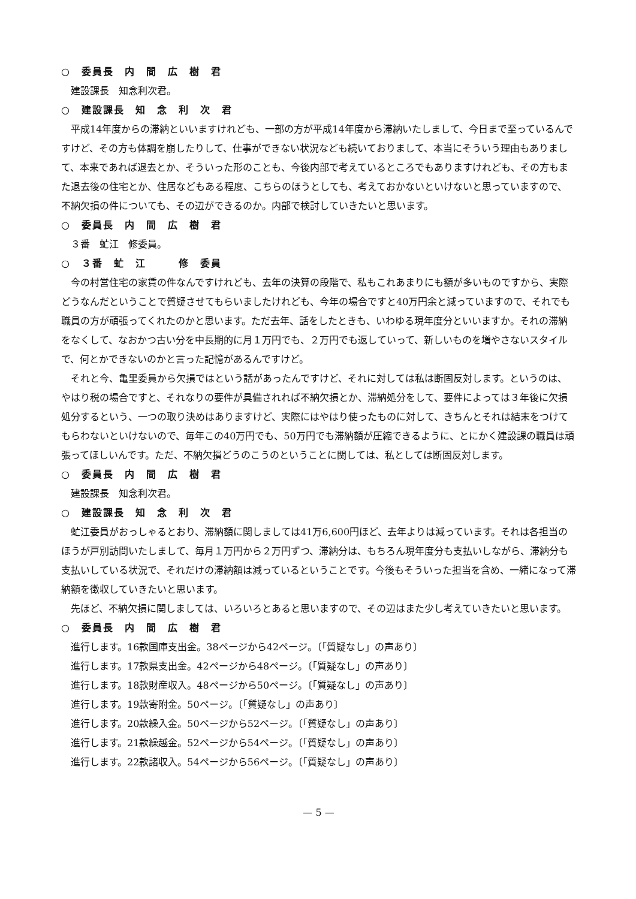○　委員長　内　間　広　樹　君
建設課長　知念利次君。
○　建設課長　知　念　利　次　君
平成14年度からの滞納といいますけれども、一部の方が平成14年度から滞納いたしまして、今日まで至っているんですけど、その方も体調を崩したりして、仕事ができない状況なども続いておりまして、本当にそういう理由もありまして、本来であれば退去とか、そういった形のことも、今後内部で考えているところでもありますけれども、その方もまた退去後の住宅とか、住居などもある程度、こちらのほうとしても、考えておかないといけないと思っていますので、不納欠損の件についても、その辺ができるのか。内部で検討していきたいと思います。
○　委員長　内　間　広　樹　君
３番　虻江　修委員。
○　３番　虻　江　　　修　委員
今の村営住宅の家賃の件なんですけれども、去年の決算の段階で、私もこれあまりにも額が多いものですから、実際どうなんだということで質疑させてもらいましたけれども、今年の場合ですと40万円余と減っていますので、それでも職員の方が頑張ってくれたのかと思います。ただ去年、話をしたときも、いわゆる現年度分といいますか。それの滞納をなくして、なおかつ古い分を中長期的に月１万円でも、２万円でも返していって、新しいものを増やさないスタイルで、何とかできないのかと言った記憶があるんですけど。
それと今、亀里委員から欠損ではという話があったんですけど、それに対しては私は断固反対します。というのは、やはり税の場合ですと、それなりの要件が具備されれば不納欠損とか、滞納処分をして、要件によっては３年後に欠損処分するという、一つの取り決めはありますけど、実際にはやはり使ったものに対して、きちんとそれは結末をつけてもらわないといけないので、毎年この40万円でも、50万円でも滞納額が圧縮できるように、とにかく建設課の職員は頑張ってほしいんです。ただ、不納欠損どうのこうのということに関しては、私としては断固反対します。
○　委員長　内　間　広　樹　君
建設課長　知念利次君。
○　建設課長　知　念　利　次　君
虻江委員がおっしゃるとおり、滞納額に関しましては41万6,600円ほど、去年よりは減っています。それは各担当のほうが戸別訪問いたしまして、毎月１万円から２万円ずつ、滞納分は、もちろん現年度分も支払いしながら、滞納分も支払いしている状況で、それだけの滞納額は減っているということです。今後もそういった担当を含め、一緒になって滞納額を徴収していきたいと思います。
先ほど、不納欠損に関しましては、いろいろとあると思いますので、その辺はまた少し考えていきたいと思います。
○　委員長　内　間　広　樹　君
進行します。16款国庫支出金。38ページから42ページ。〔「質疑なし」の声あり〕
進行します。17款県支出金。42ページから48ページ。〔「質疑なし」の声あり〕
進行します。18款財産収入。48ページから50ページ。〔「質疑なし」の声あり〕
進行します。19款寄附金。50ページ。〔「質疑なし」の声あり〕
進行します。20款繰入金。50ページから52ページ。〔「質疑なし」の声あり〕
進行します。21款繰越金。52ページから54ページ。〔「質疑なし」の声あり〕
進行します。22款諸収入。54ページから56ページ。〔「質疑なし」の声あり〕
— 5 —